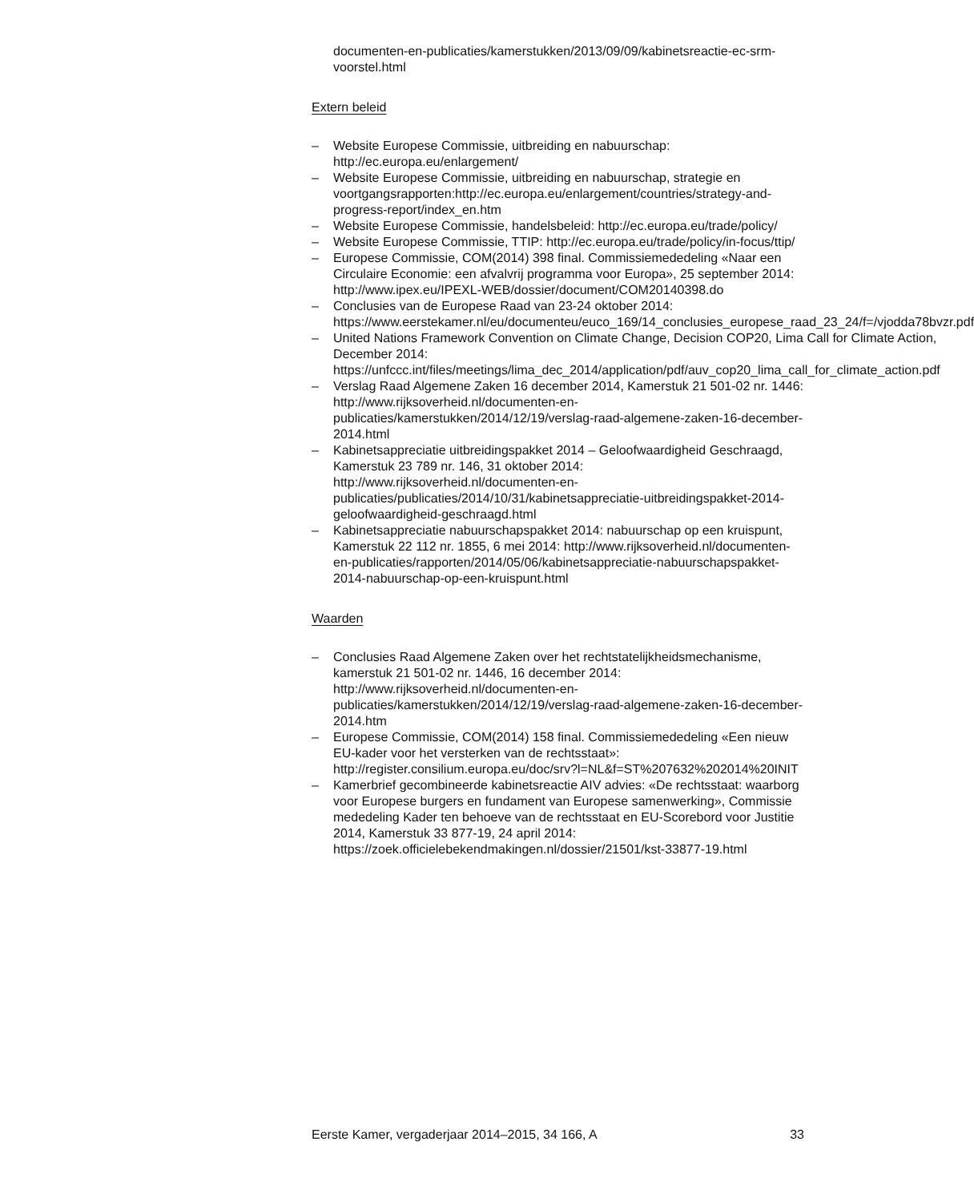documenten-en-publicaties/kamerstukken/2013/09/09/kabinetsreactie-ec-srm-voorstel.html
Extern beleid
– Website Europese Commissie, uitbreiding en nabuurschap: http://ec.europa.eu/enlargement/
– Website Europese Commissie, uitbreiding en nabuurschap, strategie en voortgangsrapporten:http://ec.europa.eu/enlargement/countries/strategy-and-progress-report/index_en.htm
– Website Europese Commissie, handelsbeleid: http://ec.europa.eu/trade/policy/
– Website Europese Commissie, TTIP: http://ec.europa.eu/trade/policy/in-focus/ttip/
– Europese Commissie, COM(2014) 398 final. Commissiemededeling «Naar een Circulaire Economie: een afvalvrij programma voor Europa», 25 september 2014: http://www.ipex.eu/IPEXL-WEB/dossier/document/COM20140398.do
– Conclusies van de Europese Raad van 23-24 oktober 2014: https://www.eerstekamer.nl/eu/documenteu/euco_169/14_conclusies_europese_raad_23_24/f=/vjodda78bvzr.pdf
– United Nations Framework Convention on Climate Change, Decision COP20, Lima Call for Climate Action, December 2014: https://unfccc.int/files/meetings/lima_dec_2014/application/pdf/auv_cop20_lima_call_for_climate_action.pdf
– Verslag Raad Algemene Zaken 16 december 2014, Kamerstuk 21 501-02 nr. 1446: http://www.rijksoverheid.nl/documenten-en-publicaties/kamerstukken/2014/12/19/verslag-raad-algemene-zaken-16-december-2014.html
– Kabinetsappreciatie uitbreidingspakket 2014 – Geloofwaardigheid Geschraagd, Kamerstuk 23 789 nr. 146, 31 oktober 2014: http://www.rijksoverheid.nl/documenten-en-publicaties/publicaties/2014/10/31/kabinetsappreciatie-uitbreidingspakket-2014-geloofwaardigheid-geschraagd.html
– Kabinetsappreciatie nabuurschapspakket 2014: nabuurschap op een kruispunt, Kamerstuk 22 112 nr. 1855, 6 mei 2014: http://www.rijksoverheid.nl/documenten-en-publicaties/rapporten/2014/05/06/kabinetsappreciatie-nabuurschapspakket-2014-nabuurschap-op-een-kruispunt.html
Waarden
– Conclusies Raad Algemene Zaken over het rechtstatelijkheidsmechanisme, kamerstuk 21 501-02 nr. 1446, 16 december 2014: http://www.rijksoverheid.nl/documenten-en-publicaties/kamerstukken/2014/12/19/verslag-raad-algemene-zaken-16-december-2014.htm
– Europese Commissie, COM(2014) 158 final. Commissiemededeling «Een nieuw EU-kader voor het versterken van de rechtsstaat»: http://register.consilium.europa.eu/doc/srv?l=NL&f=ST%207632%202014%20INIT
– Kamerbrief gecombineerde kabinetsreactie AIV advies: «De rechtsstaat: waarborg voor Europese burgers en fundament van Europese samenwerking», Commissie mededeling Kader ten behoeve van de rechtsstaat en EU-Scorebord voor Justitie 2014, Kamerstuk 33 877-19, 24 april 2014: https://zoek.officielebekendmakingen.nl/dossier/21501/kst-33877-19.html
Eerste Kamer, vergaderjaar 2014–2015, 34 166, A 33